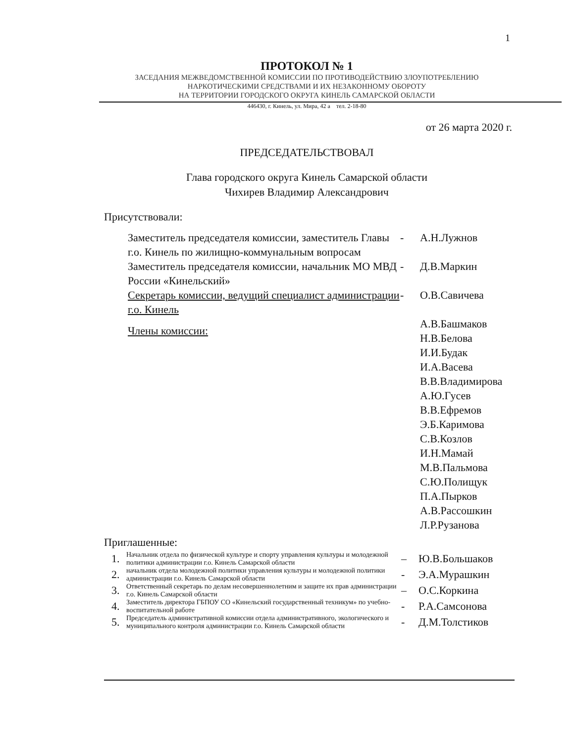1
ПРОТОКОЛ № 1
ЗАСЕДАНИЯ МЕЖВЕДОМСТВЕННОЙ КОМИССИИ ПО ПРОТИВОДЕЙСТВИЮ ЗЛОУПОТРЕБЛЕНИЮ
НАРКОТИЧЕСКИМИ СРЕДСТВАМИ И ИХ НЕЗАКОННОМУ ОБОРОТУ
НА ТЕРРИТОРИИ ГОРОДСКОГО ОКРУГА КИНЕЛЬ САМАРСКОЙ ОБЛАСТИ
446430, г. Кинель, ул. Мира, 42 а тел. 2-18-80
от 26 марта 2020 г.
ПРЕДСЕДАТЕЛЬСТВОВАЛ
Глава городского округа Кинель Самарской области
Чихирев Владимир Александрович
Присутствовали:
| Заместитель председателя комиссии, заместитель Главы г.о. Кинель по жилищно-коммунальным вопросам | - | А.Н.Лужнов |
| Заместитель председателя комиссии, начальник МО МВД России «Кинельский» | - | Д.В.Маркин |
| Секретарь комиссии, ведущий специалист администрации г.о. Кинель | - | О.В.Савичева |
| Члены комиссии: | | А.В.Башмаков Н.В.Белова И.И.Будак И.А.Васева В.В.Владимирова А.Ю.Гусев В.В.Ефремов Э.Б.Каримова С.В.Козлов И.Н.Мамай М.В.Пальмова С.Ю.Полищук П.А.Пырков А.В.Рассошкин Л.Р.Рузанова |
Приглашенные:
| 1. | Начальник отдела по физической культуре и спорту управления культуры и молодежной политики администрации г.о. Кинель Самарской области | – | Ю.В.Большаков |
| 2. | начальник отдела молодежной политики управления культуры и молодежной политики администрации г.о. Кинель Самарской области | - | Э.А.Мурашкин |
| 3. | Ответственный секретарь по делам несовершеннолетним и защите их прав администрации г.о. Кинель Самарской области | – | О.С.Коркина |
| 4. | Заместитель директора ГБПОУ СО «Кинельский государственный техникум» по учебно-воспитательной работе | - | Р.А.Самсонова |
| 5. | Председатель административной комиссии отдела административного, экологического и муниципального контроля администрации г.о. Кинель Самарской области | - | Д.М.Толстиков |